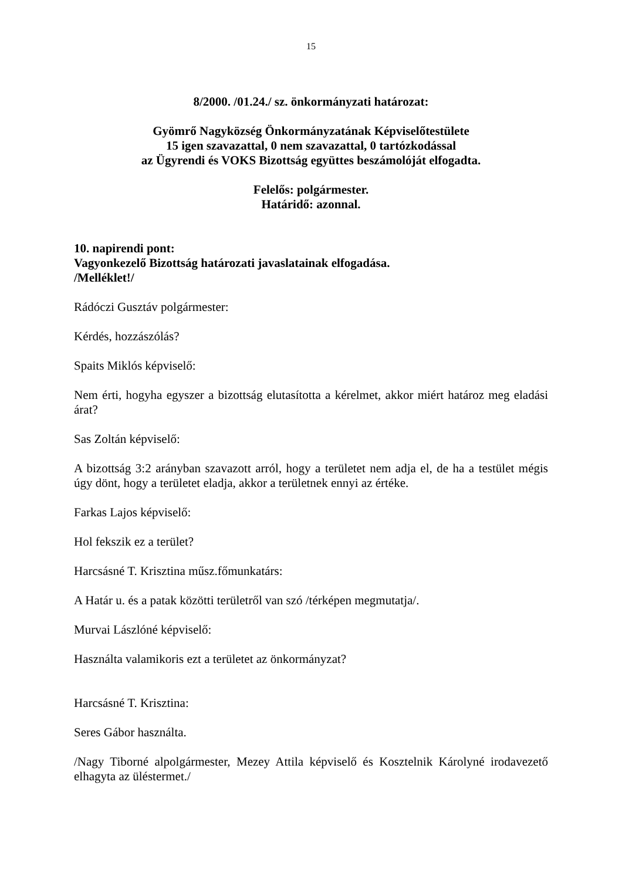15
8/2000. /01.24./ sz. önkormányzati határozat:
Gyömrő Nagyközség Önkormányzatának Képviselőtestülete
15 igen szavazattal, 0 nem szavazattal, 0 tartózkodással
az Ügyrendi és VOKS Bizottság együttes beszámolóját elfogadta.
Felelős: polgármester.
Határidő: azonnal.
10. napirendi pont:
Vagyonkezelő Bizottság határozati javaslatainak elfogadása.
/Melléklet!/
Rádóczi Gusztáv polgármester:
Kérdés, hozzászólás?
Spaits Miklós képviselő:
Nem érti, hogyha egyszer a bizottság elutasította a kérelmet, akkor miért határoz meg eladási árat?
Sas Zoltán képviselő:
A bizottság 3:2 arányban szavazott arról, hogy a területet nem adja el, de ha a testület mégis úgy dönt, hogy a területet eladja, akkor a területnek ennyi az értéke.
Farkas Lajos képviselő:
Hol fekszik ez a terület?
Harcsásné T. Krisztina műsz.főmunkatárs:
A Határ u. és a patak közötti területről van szó /térképen megmutatja/.
Murvai Lászlóné képviselő:
Használta valamikoris ezt a területet az önkormányzat?
Harcsásné T. Krisztina:
Seres Gábor használta.
/Nagy Tiborné alpolgármester, Mezey Attila képviselő és Kosztelnik Károlyné irodavezető elhagyta az üléstermet./